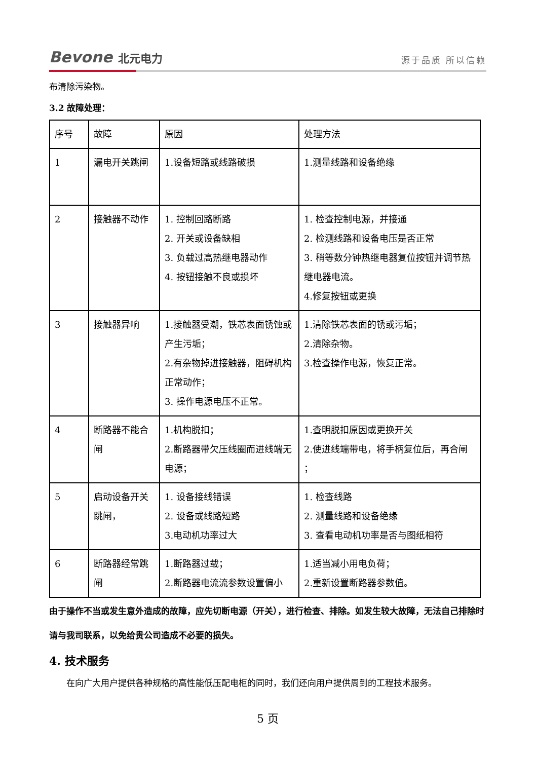Bevone 北元电力
源于品质 所以信赖
布清除污染物。
3.2 故障处理：
| 序号 | 故障 | 原因 | 处理方法 |
| 1 | 漏电开关跳闸 | 1.设备短路或线路破损 | 1.测量线路和设备绝缘 |
| 2 | 接触器不动作 | 1. 控制回路断路 2. 开关或设备缺相 3. 负载过高热继电器动作 4. 按钮接触不良或损坏 | 1. 检查控制电源，并接通 2. 检测线路和设备电压是否正常 3. 稍等数分钟热继电器复位按钮并调节热继电器电流。 4.修复按钮或更换 |
| 3 | 接触器异响 | 1.接触器受潮，铁芯表面锈蚀或产生污垢； 2.有杂物掉进接触器，阻碍机构正常动作； 3. 操作电源电压不正常。 | 1.清除铁芯表面的锈或污垢； 2.清除杂物。 3.检查操作电源，恢复正常。 |
| 4 | 断路器不能合闸 | 1.机构脱扣； 2.断路器带欠压线圈而进线端无电源； | 1.查明脱扣原因或更换开关 2.使进线端带电，将手柄复位后，再合闸 ； |
| 5 | 启动设备开关跳闸， | 1. 设备接线错误 2. 设备或线路短路 3.电动机功率过大 | 1. 检查线路 2. 测量线路和设备绝缘 3. 查看电动机功率是否与图纸相符 |
| 6 | 断路器经常跳闸 | 1.断路器过载； 2.断路器电流流参数设置偏小 | 1.适当减小用电负荷； 2.重新设置断路器参数值。 |
由于操作不当或发生意外造成的故障，应先切断电源（开关），进行检查、排除。如发生较大故障，无法自己排除时请与我司联系，以免给贵公司造成不必要的损失。
4. 技术服务
在向广大用户提供各种规格的高性能低压配电柜的同时，我们还向用户提供周到的工程技术服务。
5 页